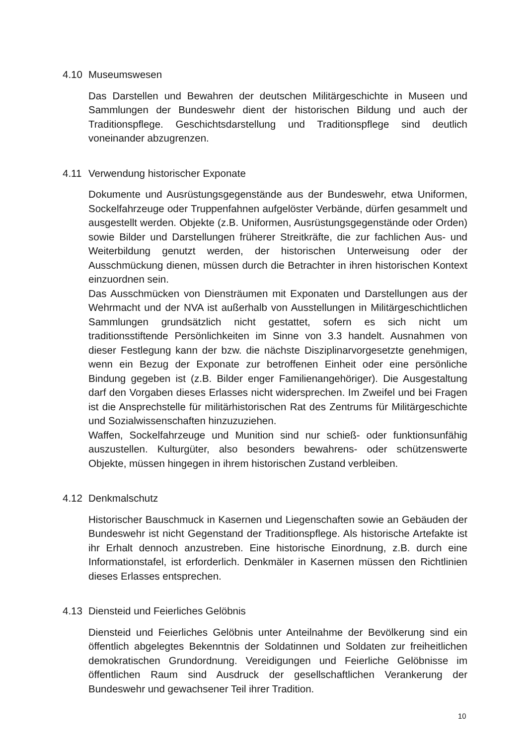4.10 Museumswesen
Das Darstellen und Bewahren der deutschen Militärgeschichte in Museen und Sammlungen der Bundeswehr dient der historischen Bildung und auch der Traditionspflege. Geschichtsdarstellung und Traditionspflege sind deutlich voneinander abzugrenzen.
4.11 Verwendung historischer Exponate
Dokumente und Ausrüstungsgegenstände aus der Bundeswehr, etwa Uniformen, Sockelfahrzeuge oder Truppenfahnen aufgelöster Verbände, dürfen gesammelt und ausgestellt werden. Objekte (z.B. Uniformen, Ausrüstungs­gegenstände oder Orden) sowie Bilder und Darstellungen früherer Streitkräfte, die zur fachlichen Aus- und Weiterbildung genutzt werden, der historischen Unterweisung oder der Ausschmückung dienen, müssen durch die Betrachter in ihren historischen Kontext einzuordnen sein.
Das Ausschmücken von Diensträumen mit Exponaten und Darstellungen aus der Wehrmacht und der NVA ist außerhalb von Ausstellungen in Militärgeschichtlichen Sammlungen grundsätzlich nicht gestattet, sofern es sich nicht um traditionsstiftende Persönlichkeiten im Sinne von 3.3 handelt. Ausnahmen von dieser Festlegung kann der bzw. die nächste Disziplinarvorgesetzte genehmigen, wenn ein Bezug der Exponate zur betroffenen Einheit oder eine persönliche Bindung gegeben ist (z.B. Bilder enger Familienangehöriger). Die Ausgestaltung darf den Vorgaben dieses Erlasses nicht widersprechen. Im Zweifel und bei Fragen ist die Ansprechstelle für militärhistorischen Rat des Zentrums für Militärgeschichte und Sozialwissenschaften hinzuzuziehen.
Waffen, Sockelfahrzeuge und Munition sind nur schieß- oder funktionsunfähig auszustellen. Kulturgüter, also besonders bewahrens- oder schützenswerte Objekte, müssen hingegen in ihrem historischen Zustand verbleiben.
4.12 Denkmalschutz
Historischer Bauschmuck in Kasernen und Liegenschaften sowie an Gebäuden der Bundeswehr ist nicht Gegenstand der Traditionspflege. Als historische Artefakte ist ihr Erhalt dennoch anzustreben. Eine historische Einordnung, z.B. durch eine Informationstafel, ist erforderlich. Denkmäler in Kasernen müssen den Richtlinien dieses Erlasses entsprechen.
4.13 Diensteid und Feierliches Gelöbnis
Diensteid und Feierliches Gelöbnis unter Anteilnahme der Bevölkerung sind ein öffentlich abgelegtes Bekenntnis der Soldatinnen und Soldaten zur freiheitlichen demokratischen Grundordnung. Vereidigungen und Feierliche Gelöbnisse im öffentlichen Raum sind Ausdruck der gesellschaftlichen Verankerung der Bundeswehr und gewachsener Teil ihrer Tradition.
10